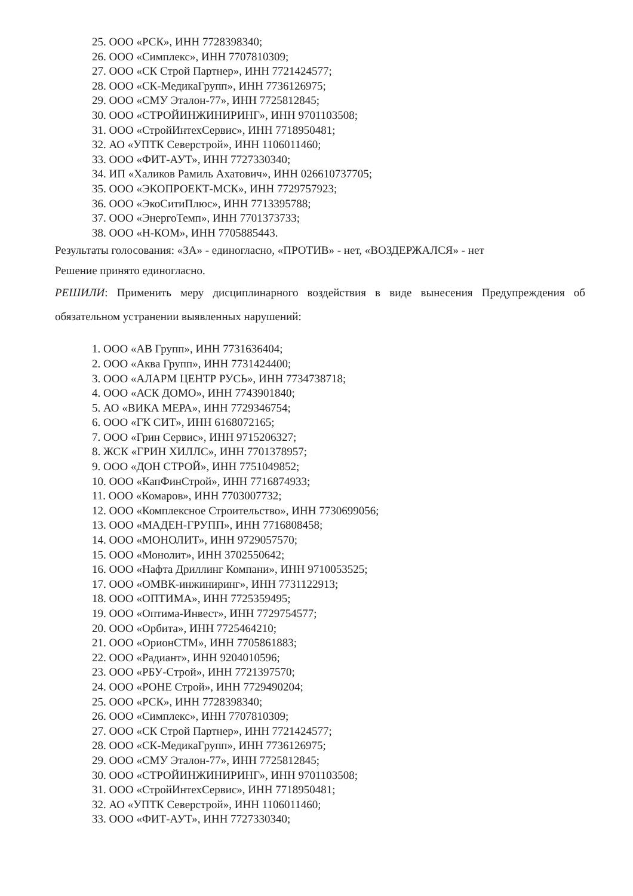25. ООО «РСК», ИНН 7728398340;
26. ООО «Симплекс», ИНН 7707810309;
27. ООО «СК Строй Партнер», ИНН 7721424577;
28. ООО «СК-МедикаГрупп», ИНН 7736126975;
29. ООО «СМУ Эталон-77», ИНН 7725812845;
30. ООО «СТРОЙИНЖИНИРИНГ», ИНН 9701103508;
31. ООО «СтройИнтехСервис», ИНН 7718950481;
32. АО «УПТК Северстрой», ИНН 1106011460;
33. ООО «ФИТ-АУТ», ИНН 7727330340;
34. ИП «Халиков Рамиль Ахатович», ИНН 026610737705;
35. ООО «ЭКОПРОЕКТ-МСК», ИНН 7729757923;
36. ООО «ЭкоСитиПлюс», ИНН 7713395788;
37. ООО «ЭнергоТемп», ИНН 7701373733;
38. ООО «Н-КОМ», ИНН 7705885443.
Результаты голосования: «ЗА» - единогласно, «ПРОТИВ» - нет, «ВОЗДЕРЖАЛСЯ» - нет
Решение принято единогласно.
РЕШИЛИ: Применить меру дисциплинарного воздействия в виде вынесения Предупреждения об обязательном устранении выявленных нарушений:
1. ООО «АВ Групп», ИНН 7731636404;
2. ООО «Аква Групп», ИНН 7731424400;
3. ООО «АЛАРМ ЦЕНТР РУСЬ», ИНН 7734738718;
4. ООО «АСК ДОМО», ИНН 7743901840;
5. АО «ВИКА МЕРА», ИНН 7729346754;
6. ООО «ГК СИТ», ИНН 6168072165;
7. ООО «Грин Сервис», ИНН 9715206327;
8. ЖСК «ГРИН ХИЛЛС», ИНН 7701378957;
9. ООО «ДОН СТРОЙ», ИНН 7751049852;
10. ООО «КапФинСтрой», ИНН 7716874933;
11. ООО «Комаров», ИНН 7703007732;
12. ООО «Комплексное Строительство», ИНН 7730699056;
13. ООО «МАДЕН-ГРУПП», ИНН 7716808458;
14. ООО «МОНОЛИТ», ИНН 9729057570;
15. ООО «Монолит», ИНН 3702550642;
16. ООО «Нафта Дриллинг Компани», ИНН 9710053525;
17. ООО «ОМВК-инжиниринг», ИНН 7731122913;
18. ООО «ОПТИМА», ИНН 7725359495;
19. ООО «Оптима-Инвест», ИНН 7729754577;
20. ООО «Орбита», ИНН 7725464210;
21. ООО «ОрионСТМ», ИНН 7705861883;
22. ООО «Радиант», ИНН 9204010596;
23. ООО «РБУ-Строй», ИНН 7721397570;
24. ООО «РОНЕ Строй», ИНН 7729490204;
25. ООО «РСК», ИНН 7728398340;
26. ООО «Симплекс», ИНН 7707810309;
27. ООО «СК Строй Партнер», ИНН 7721424577;
28. ООО «СК-МедикаГрупп», ИНН 7736126975;
29. ООО «СМУ Эталон-77», ИНН 7725812845;
30. ООО «СТРОЙИНЖИНИРИНГ», ИНН 9701103508;
31. ООО «СтройИнтехСервис», ИНН 7718950481;
32. АО «УПТК Северстрой», ИНН 1106011460;
33. ООО «ФИТ-АУТ», ИНН 7727330340;